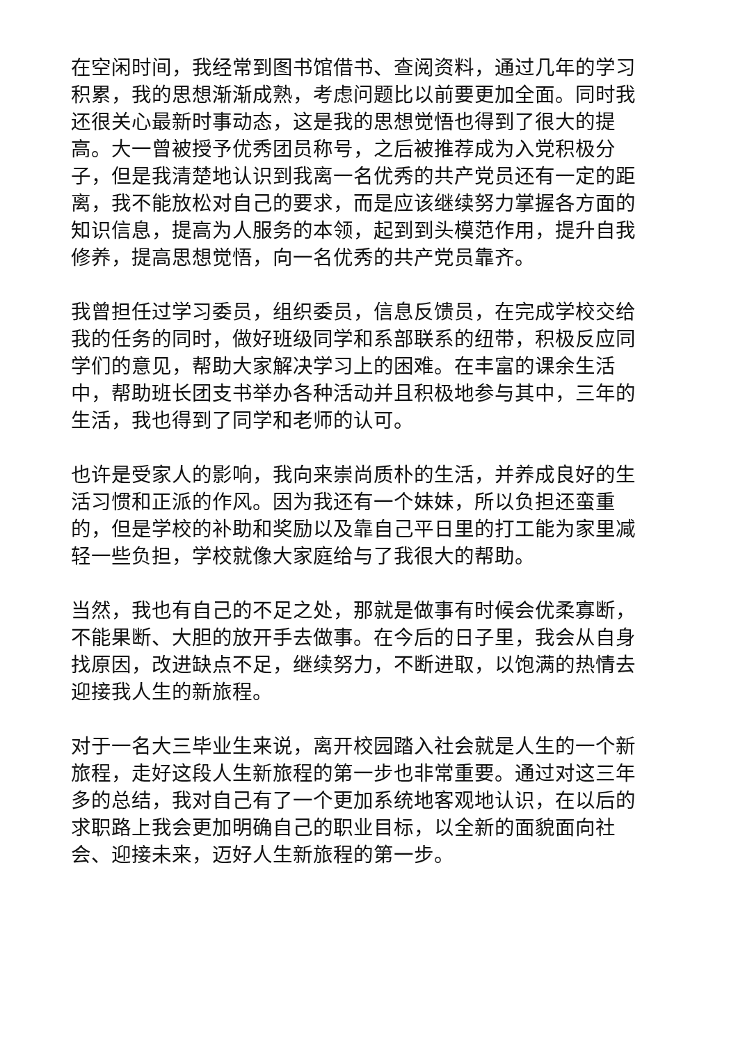在空闲时间，我经常到图书馆借书、查阅资料，通过几年的学习积累，我的思想渐渐成熟，考虑问题比以前要更加全面。同时我还很关心最新时事动态，这是我的思想觉悟也得到了很大的提高。大一曾被授予优秀团员称号，之后被推荐成为入党积极分子，但是我清楚地认识到我离一名优秀的共产党员还有一定的距离，我不能放松对自己的要求，而是应该继续努力掌握各方面的知识信息，提高为人服务的本领，起到到头模范作用，提升自我修养，提高思想觉悟，向一名优秀的共产党员靠齐。
我曾担任过学习委员，组织委员，信息反馈员，在完成学校交给我的任务的同时，做好班级同学和系部联系的纽带，积极反应同学们的意见，帮助大家解决学习上的困难。在丰富的课余生活中，帮助班长团支书举办各种活动并且积极地参与其中，三年的生活，我也得到了同学和老师的认可。
也许是受家人的影响，我向来崇尚质朴的生活，并养成良好的生活习惯和正派的作风。因为我还有一个妹妹，所以负担还蛮重的，但是学校的补助和奖励以及靠自己平日里的打工能为家里减轻一些负担，学校就像大家庭给与了我很大的帮助。
当然，我也有自己的不足之处，那就是做事有时候会优柔寡断，不能果断、大胆的放开手去做事。在今后的日子里，我会从自身找原因，改进缺点不足，继续努力，不断进取，以饱满的热情去迎接我人生的新旅程。
对于一名大三毕业生来说，离开校园踏入社会就是人生的一个新旅程，走好这段人生新旅程的第一步也非常重要。通过对这三年多的总结，我对自己有了一个更加系统地客观地认识，在以后的求职路上我会更加明确自己的职业目标，以全新的面貌面向社会、迎接未来，迈好人生新旅程的第一步。